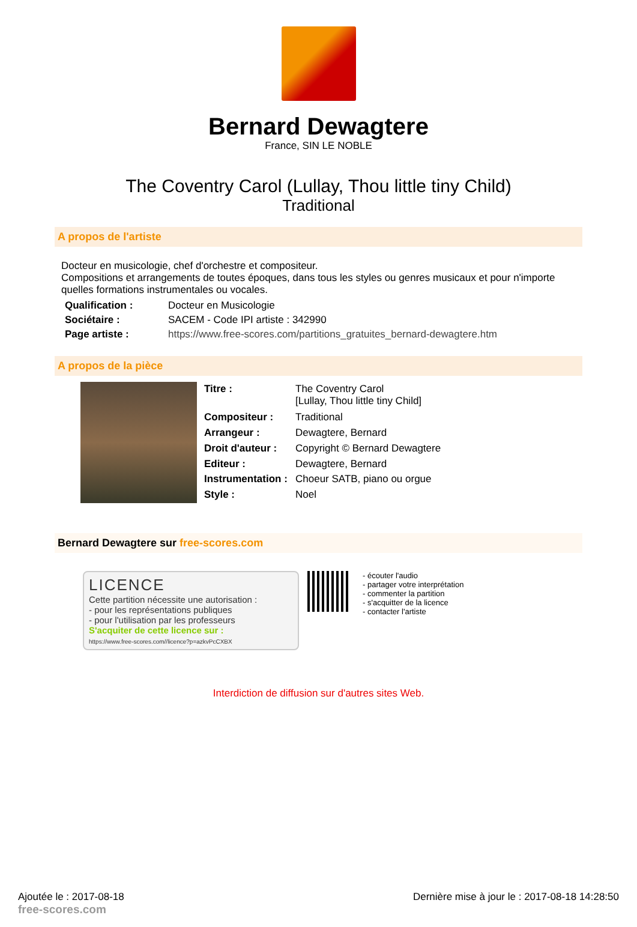Bernard Dewagtere
France, SIN LE NOBLE
The Coventry Carol (Lullay, Thou little tiny Child)
Traditional
A propos de l'artiste
Docteur en musicologie, chef d'orchestre et compositeur.
Compositions et arrangements de toutes époques, dans tous les styles ou genres musicaux et pour n'importe quelles formations instrumentales ou vocales.
| Qualification : | Docteur en Musicologie |
| Sociétaire : | SACEM - Code IPI artiste : 342990 |
| Page artiste : | https://www.free-scores.com/partitions_gratuites_bernard-dewagtere.htm |
A propos de la pièce
| Titre : | The Coventry Carol [Lullay, Thou little tiny Child] |
| Compositeur : | Traditional |
| Arrangeur : | Dewagtere, Bernard |
| Droit d'auteur : | Copyright © Bernard Dewagtere |
| Editeur : | Dewagtere, Bernard |
| Instrumentation : | Choeur SATB, piano ou orgue |
| Style : | Noel |
Bernard Dewagtere sur free-scores.com
LICENCE
Cette partition nécessite une autorisation :
- pour les représentations publiques
- pour l'utilisation par les professeurs
S'acquiter de cette licence sur :
https://www.free-scores.com//licence?p=azkvPcCXBX
- écouter l'audio
- partager votre interprétation
- commenter la partition
- s'acquitter de la licence
- contacter l'artiste
Interdiction de diffusion sur d'autres sites Web.
Ajoutée le : 2017-08-18
free-scores.com
Dernière mise à jour le : 2017-08-18 14:28:50